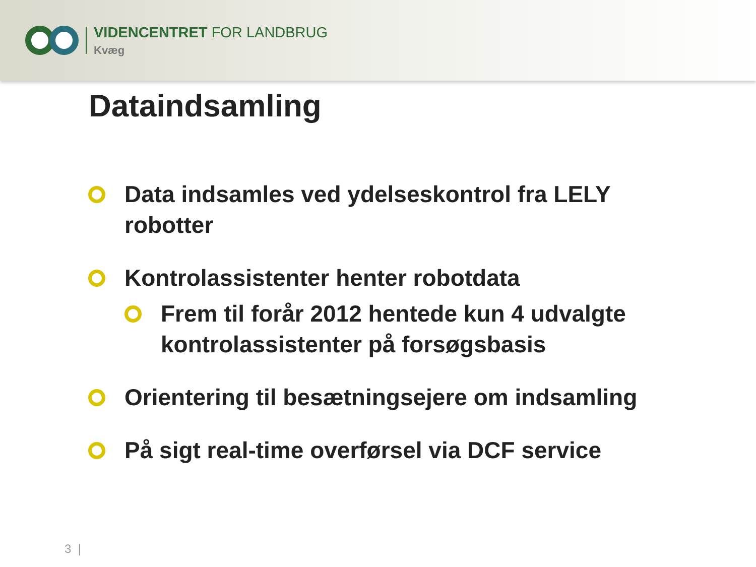VIDENCENTRET FOR LANDBRUG
Kvæg
Dataindsamling
Data indsamles ved ydelseskontrol fra LELY robotter
Kontrolassistenter henter robotdata
Frem til forår 2012 hentede kun 4 udvalgte kontrolassistenter på forsøgsbasis
Orientering til besætningsejere om indsamling
På sigt real-time overførsel via DCF service
3 |